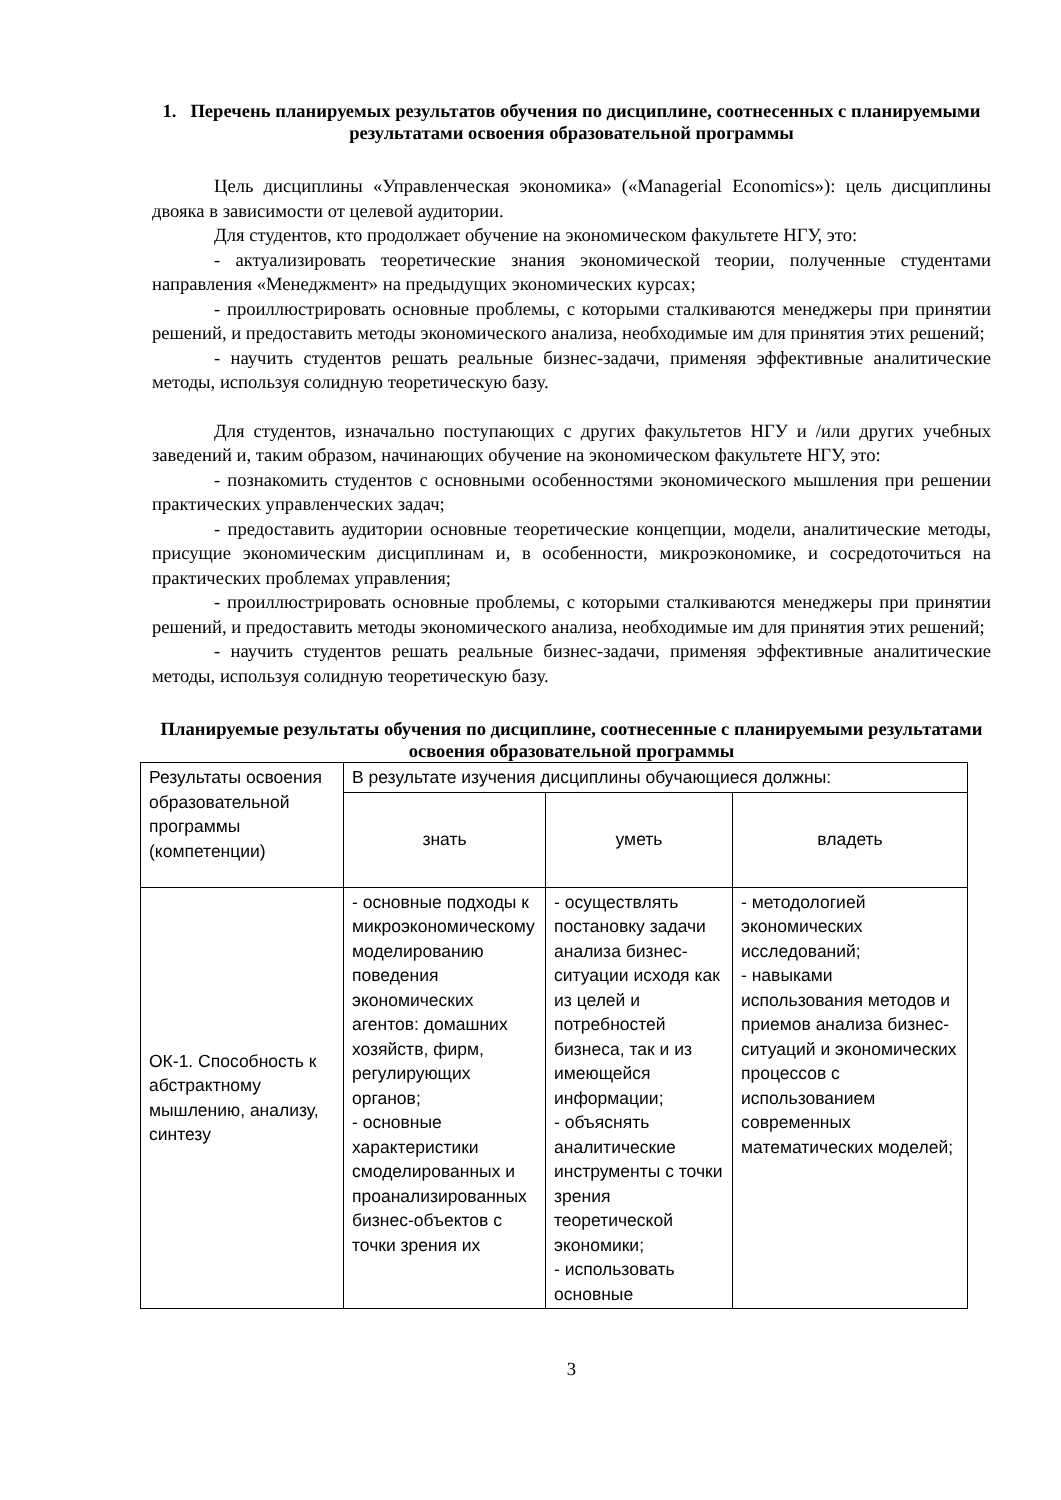1. Перечень планируемых результатов обучения по дисциплине, соотнесенных с планируемыми результатами освоения образовательной программы
Цель дисциплины «Управленческая экономика» («Managerial Economics»): цель дисциплины двояка в зависимости от целевой аудитории.
Для студентов, кто продолжает обучение на экономическом факультете НГУ, это:
- актуализировать теоретические знания экономической теории, полученные студентами направления «Менеджмент» на предыдущих экономических курсах;
- проиллюстрировать основные проблемы, с которыми сталкиваются менеджеры при принятии решений, и предоставить методы экономического анализа, необходимые им для принятия этих решений;
- научить студентов решать реальные бизнес-задачи, применяя эффективные аналитические методы, используя солидную теоретическую базу.
Для студентов, изначально поступающих с других факультетов НГУ и /или других учебных заведений и, таким образом, начинающих обучение на экономическом факультете НГУ, это:
- познакомить студентов с основными особенностями экономического мышления при решении практических управленческих задач;
- предоставить аудитории основные теоретические концепции, модели, аналитические методы, присущие экономическим дисциплинам и, в особенности, микроэкономике, и сосредоточиться на практических проблемах управления;
- проиллюстрировать основные проблемы, с которыми сталкиваются менеджеры при принятии решений, и предоставить методы экономического анализа, необходимые им для принятия этих решений;
- научить студентов решать реальные бизнес-задачи, применяя эффективные аналитические методы, используя солидную теоретическую базу.
Планируемые результаты обучения по дисциплине, соотнесенные с планируемыми результатами освоения образовательной программы
| Результаты освоения образовательной программы (компетенции) | В результате изучения дисциплины обучающиеся должны: | | |
| | знать | уметь | владеть |
| ОК-1. Способность к абстрактному мышлению, анализу, синтезу | - основные подходы к микроэкономическому моделированию поведения экономических агентов: домашних хозяйств, фирм, регулирующих органов; - основные характеристики смоделированных и проанализированных бизнес-объектов с точки зрения их | - осуществлять постановку задачи анализа бизнес-ситуации исходя как из целей и потребностей бизнеса, так и из имеющейся информации; - объяснять аналитические инструменты с точки зрения теоретической экономики; - использовать основные | - методологией экономических исследований; - навыками использования методов и приемов анализа бизнес-ситуаций и экономических процессов с использованием современных математических моделей; |
3